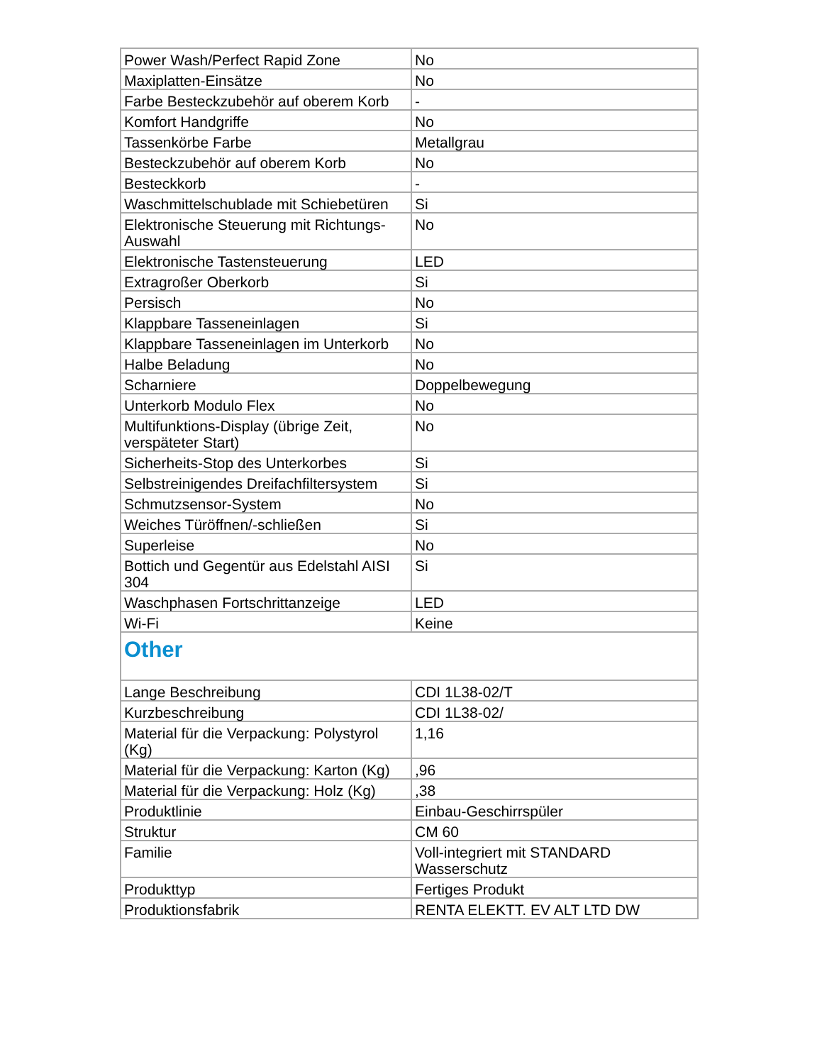| Power Wash/Perfect Rapid Zone | No |
| Maxiplatten-Einsätze | No |
| Farbe Besteckzubehör auf oberem Korb | - |
| Komfort Handgriffe | No |
| Tassenkörbe Farbe | Metallgrau |
| Besteckzubehör auf oberem Korb | No |
| Besteckkorb | - |
| Waschmittelschublade mit Schiebetüren | Si |
| Elektronische Steuerung mit Richtungs-Auswahl | No |
| Elektronische Tastensteuerung | LED |
| Extragroßer Oberkorb | Si |
| Persisch | No |
| Klappbare Tasseneinlagen | Si |
| Klappbare Tasseneinlagen im Unterkorb | No |
| Halbe Beladung | No |
| Scharniere | Doppelbewegung |
| Unterkorb Modulo Flex | No |
| Multifunktions-Display (übrige Zeit, verspäteter Start) | No |
| Sicherheits-Stop des Unterkorbes | Si |
| Selbstreinigendes Dreifachfiltersystem | Si |
| Schmutzsensor-System | No |
| Weiches Türöffnen/-schließen | Si |
| Superleise | No |
| Bottich und Gegentür aus Edelstahl AISI 304 | Si |
| Waschphasen Fortschrittanzeige | LED |
| Wi-Fi | Keine |
| Other | |
| Lange Beschreibung | CDI 1L38-02/T |
| Kurzbeschreibung | CDI 1L38-02/ |
| Material für die Verpackung: Polystyrol (Kg) | 1,16 |
| Material für die Verpackung: Karton (Kg) | ,96 |
| Material für die Verpackung: Holz (Kg) | ,38 |
| Produktlinie | Einbau-Geschirrspüler |
| Struktur | CM 60 |
| Familie | Voll-integriert mit STANDARD Wasserschutz |
| Produkttyp | Fertiges Produkt |
| Produktionsfabrik | RENTA ELEKTT. EV ALT LTD DW |